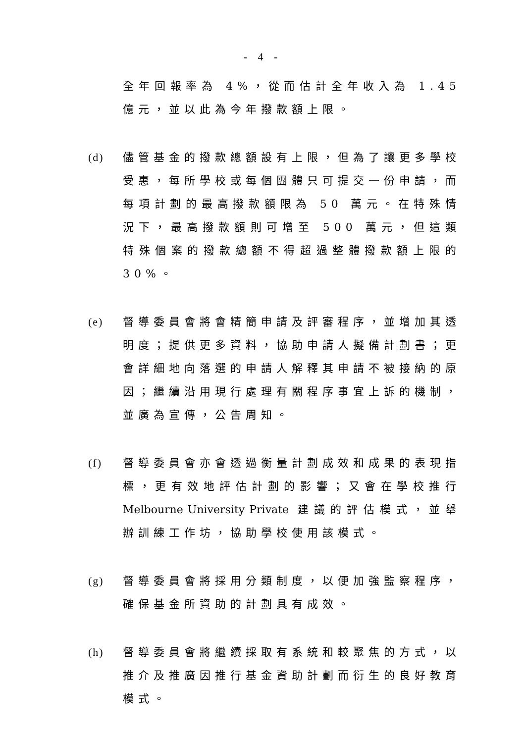- 4 -
全年回報率為 4%，從而估計全年收入為 1.45 億元，並以此為今年撥款額上限。
(d) 儘管基金的撥款總額設有上限，但為了讓更多學校受惠，每所學校或每個團體只可提交一份申請，而每項計劃的最高撥款額限為 50 萬元。在特殊情況下，最高撥款額則可增至 500 萬元，但這類特殊個案的撥款總額不得超過整體撥款額上限的 30%。
(e) 督導委員會將會精簡申請及評審程序，並增加其透明度；提供更多資料，協助申請人擬備計劃書；更會詳細地向落選的申請人解釋其申請不被接納的原因；繼續沿用現行處理有關程序事宜上訴的機制，並廣為宣傳，公告周知。
(f) 督導委員會亦會透過衡量計劃成效和成果的表現指標，更有效地評估計劃的影響；又會在學校推行 Melbourne University Private 建議的評估模式，並舉辦訓練工作坊，協助學校使用該模式。
(g) 督導委員會將採用分類制度，以便加強監察程序，確保基金所資助的計劃具有成效。
(h) 督導委員會將繼續採取有系統和較聚焦的方式，以推介及推廣因推行基金資助計劃而衍生的良好教育模式。